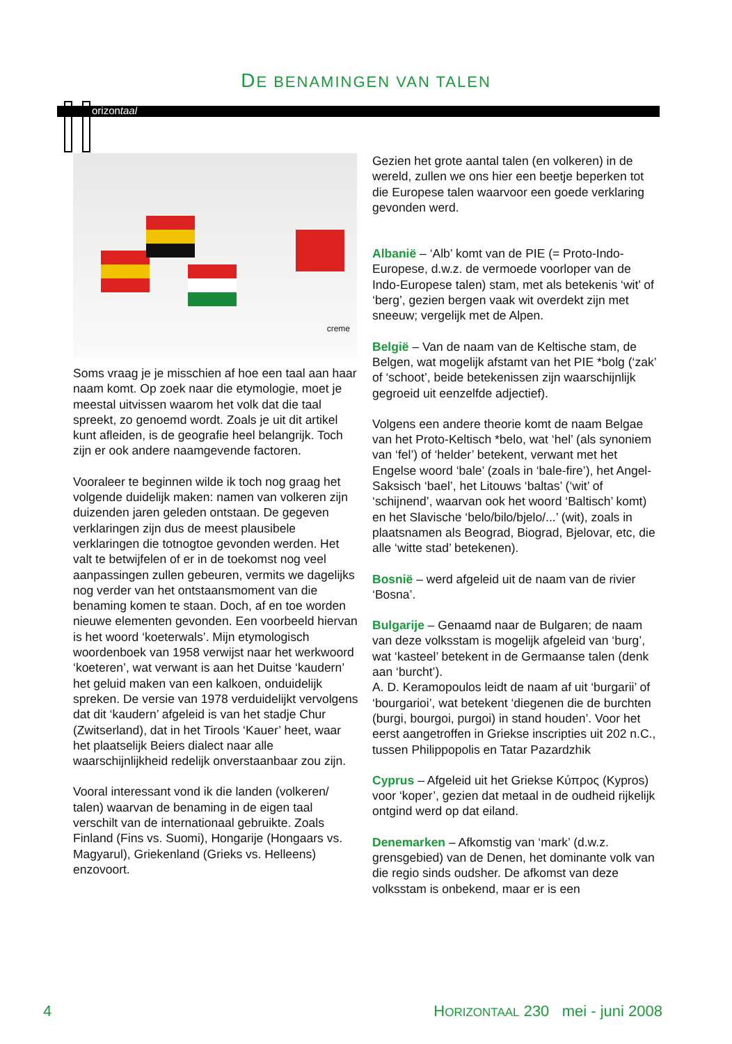DE BENAMINGEN VAN TALEN
orizontaal
creme
Soms vraag je je misschien af hoe een taal aan haar naam komt. Op zoek naar die etymologie, moet je meestal uitvissen waarom het volk dat die taal spreekt, zo genoemd wordt. Zoals je uit dit artikel kunt afleiden, is de geografie heel belangrijk. Toch zijn er ook andere naamgevende factoren.
Vooraleer te beginnen wilde ik toch nog graag het volgende duidelijk maken: namen van volkeren zijn duizenden jaren geleden ontstaan. De gegeven verklaringen zijn dus de meest plausibele verklaringen die totnogtoe gevonden werden. Het valt te betwijfelen of er in de toekomst nog veel aanpassingen zullen gebeuren, vermits we dagelijks nog verder van het ontstaansmoment van die benaming komen te staan. Doch, af en toe worden nieuwe elementen gevonden. Een voorbeeld hiervan is het woord ‘koeterwals’. Mijn etymologisch woordenboek van 1958 verwijst naar het werkwoord ‘koeteren’, wat verwant is aan het Duitse ‘kaudern’ het geluid maken van een kalkoen, onduidelijk spreken. De versie van 1978 verduidelijkt vervolgens dat dit ‘kaudern’ afgeleid is van het stadje Chur (Zwitserland), dat in het Tirools ‘Kauer’ heet, waar het plaatselijk Beiers dialect naar alle waarschijnlijkheid redelijk onverstaanbaar zou zijn.
Vooral interessant vond ik die landen (volkeren/ talen) waarvan de benaming in de eigen taal verschilt van de internationaal gebruikte. Zoals Finland (Fins vs. Suomi), Hongarije (Hongaars vs. Magyarul), Griekenland (Grieks vs. Helleens) enzovoort.
Gezien het grote aantal talen (en volkeren) in de wereld, zullen we ons hier een beetje beperken tot die Europese talen waarvoor een goede verklaring gevonden werd.
Albanië – ‘Alb’ komt van de PIE (= Proto-Indo-Europese, d.w.z. de vermoede voorloper van de Indo-Europese talen) stam, met als betekenis ‘wit’ of ‘berg’, gezien bergen vaak wit overdekt zijn met sneeuw; vergelijk met de Alpen.
België – Van de naam van de Keltische stam, de Belgen, wat mogelijk afstamt van het PIE *bolg (‘zak’ of ‘schoot’, beide betekenissen zijn waarschijnlijk gegroeid uit eenzelfde adjectief).
Volgens een andere theorie komt de naam Belgae van het Proto-Keltisch *belo, wat ‘hel’ (als synoniem van ‘fel’) of ‘helder’ betekent, verwant met het Engelse woord ‘bale’ (zoals in ‘bale-fire’), het Angel-Saksisch ‘bael’, het Litouws ‘baltas’ (‘wit’ of ‘schijnend’, waarvan ook het woord ‘Baltisch’ komt) en het Slavische ‘belo/bilo/bjelo/...’ (wit), zoals in plaatsnamen als Beograd, Biograd, Bjelovar, etc, die alle ‘witte stad’ betekenen).
Bosnië – werd afgeleid uit de naam van de rivier ‘Bosna’.
Bulgarije – Genaamd naar de Bulgaren; de naam van deze volksstam is mogelijk afgeleid van ‘burg’, wat ‘kasteel’ betekent in de Germaanse talen (denk aan ‘burcht’).
A. D. Keramopoulos leidt de naam af uit ‘burgarii’ of ‘bourgarioi’, wat betekent ‘diegenen die de burchten (burgi, bourgoi, purgoi) in stand houden’. Voor het eerst aangetroffen in Griekse inscripties uit 202 n.C., tussen Philippopolis en Tatar Pazardzhik
Cyprus – Afgeleid uit het Griekse Κύπρος (Kypros) voor ‘koper’, gezien dat metaal in de oudheid rijkelijk ontgind werd op dat eiland.
Denemarken – Afkomstig van ‘mark’ (d.w.z. grensgebied) van de Denen, het dominante volk van die regio sinds oudsher. De afkomst van deze volksstam is onbekend, maar er is een
4 HORIZONTAAL 230 mei - juni 2008